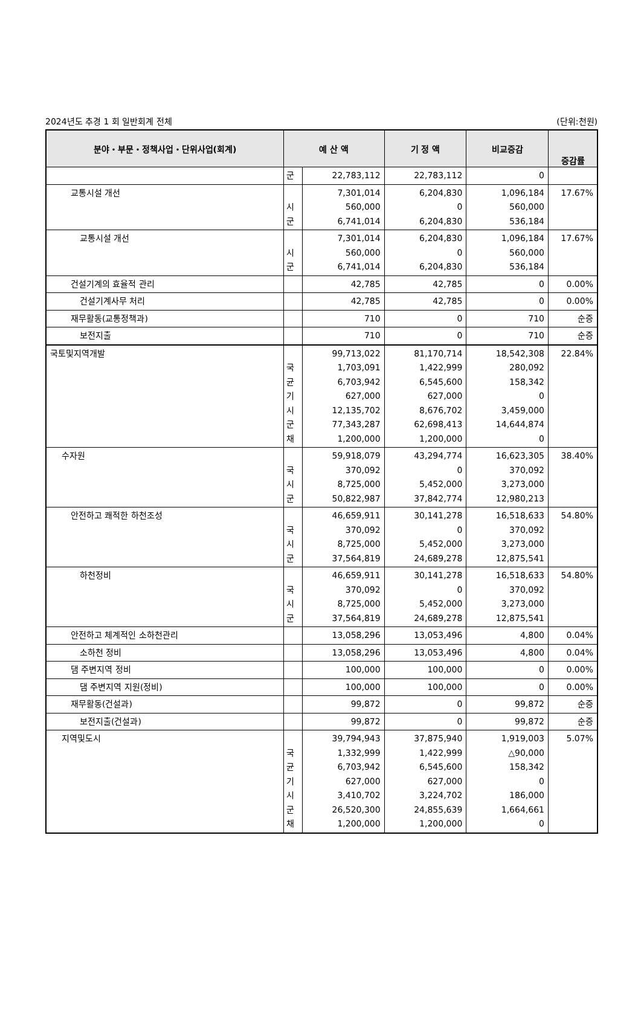2024년도 추경 1 회 일반회계 전체 (단위:천원)
| 분야・부문・정책사업・단위사업(회계) | 예 산 액 | | 기 정 액 | 비교증감 | 증감률 |
| --- | --- | --- | --- | --- | --- |
| | 군 | 22,783,112 | 22,783,112 | 0 | |
| 교통시설 개선 | 시 군 | 7,301,014 560,000 6,741,014 | 6,204,830 0 6,204,830 | 1,096,184 560,000 536,184 | 17.67% |
| 교통시설 개선 | 시 군 | 7,301,014 560,000 6,741,014 | 6,204,830 0 6,204,830 | 1,096,184 560,000 536,184 | 17.67% |
| 건설기계의 효율적 관리 | | 42,785 | 42,785 | 0 | 0.00% |
| 건설기계사무 처리 | | 42,785 | 42,785 | 0 | 0.00% |
| 재무활동(교통정책과) | | 710 | 0 | 710 | 순증 |
| 보전지출 | | 710 | 0 | 710 | 순증 |
| 국토및지역개발 | 국 균 기 시 군 채 | 99,713,022 1,703,091 6,703,942 627,000 12,135,702 77,343,287 1,200,000 | 81,170,714 1,422,999 6,545,600 627,000 8,676,702 62,698,413 1,200,000 | 18,542,308 280,092 158,342 0 3,459,000 14,644,874 0 | 22.84% |
| 수자원 | 국 시 군 | 59,918,079 370,092 8,725,000 50,822,987 | 43,294,774 0 5,452,000 37,842,774 | 16,623,305 370,092 3,273,000 12,980,213 | 38.40% |
| 안전하고 쾌적한 하천조성 | 국 시 군 | 46,659,911 370,092 8,725,000 37,564,819 | 30,141,278 0 5,452,000 24,689,278 | 16,518,633 370,092 3,273,000 12,875,541 | 54.80% |
| 하천정비 | 국 시 군 | 46,659,911 370,092 8,725,000 37,564,819 | 30,141,278 0 5,452,000 24,689,278 | 16,518,633 370,092 3,273,000 12,875,541 | 54.80% |
| 안전하고 체계적인 소하천관리 | | 13,058,296 | 13,053,496 | 4,800 | 0.04% |
| 소하천 정비 | | 13,058,296 | 13,053,496 | 4,800 | 0.04% |
| 댐 주변지역 정비 | | 100,000 | 100,000 | 0 | 0.00% |
| 댐 주변지역 지원(정비) | | 100,000 | 100,000 | 0 | 0.00% |
| 재무활동(건설과) | | 99,872 | 0 | 99,872 | 순증 |
| 보전지출(건설과) | | 99,872 | 0 | 99,872 | 순증 |
| 지역및도시 | 국 균 기 시 군 채 | 39,794,943 1,332,999 6,703,942 627,000 3,410,702 26,520,300 1,200,000 | 37,875,940 1,422,999 6,545,600 627,000 3,224,702 24,855,639 1,200,000 | 1,919,003 △90,000 158,342 0 186,000 1,664,661 0 | 5.07% |